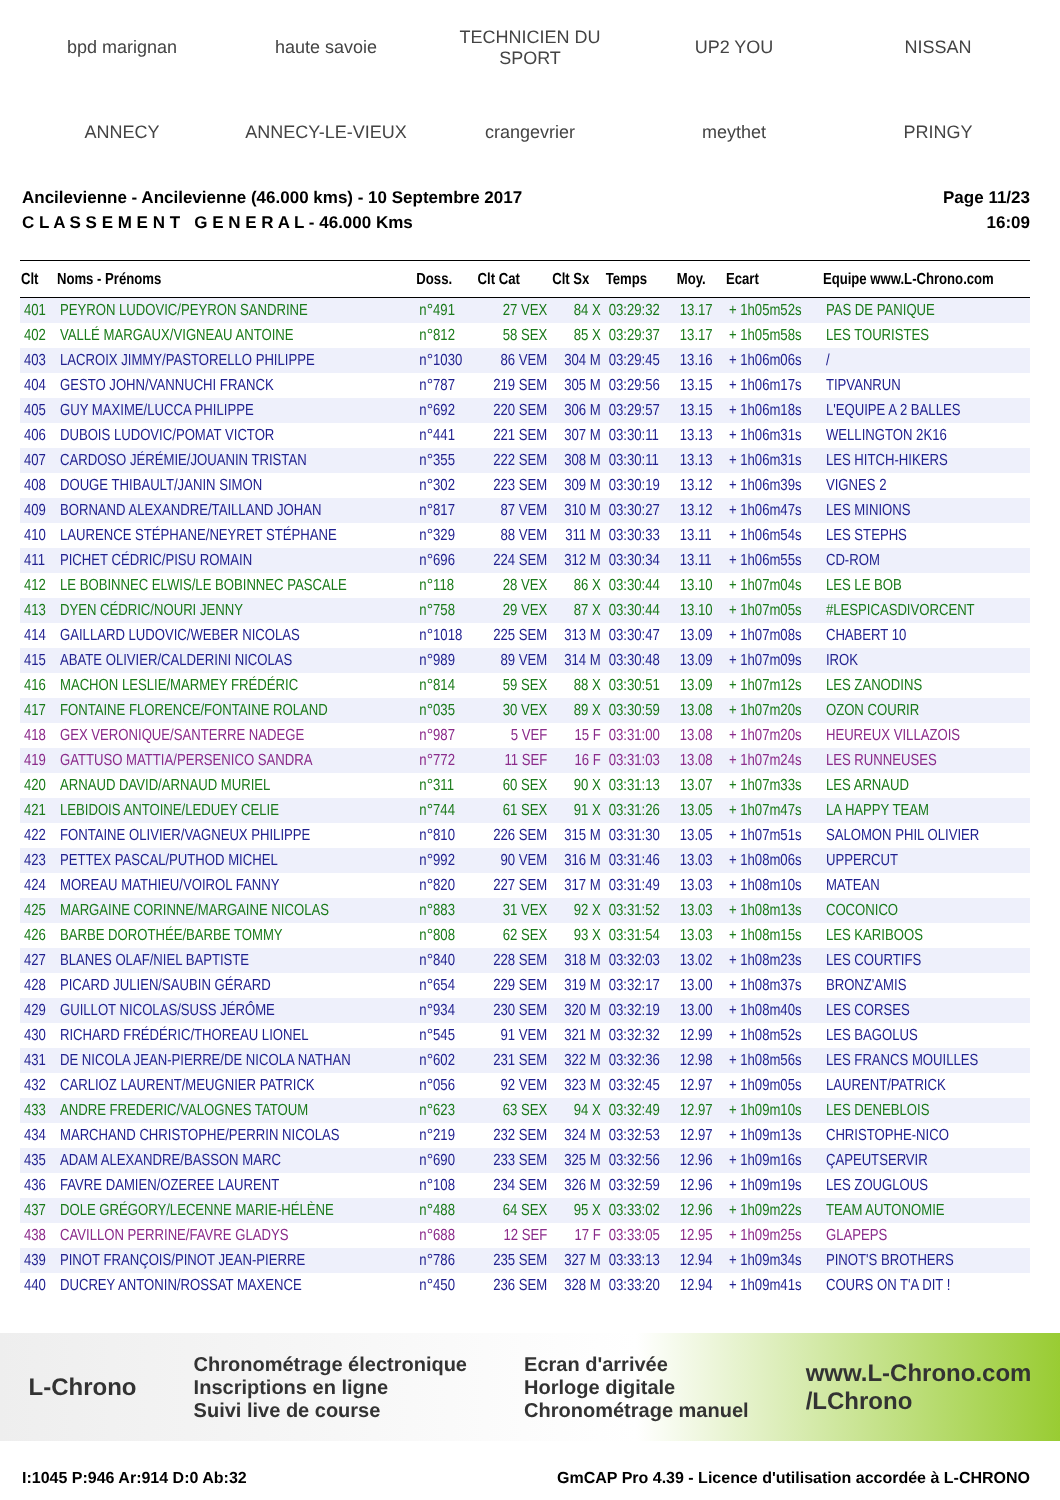bpd marignan
haute savoie
TECHNICIEN DU SPORT
UP2 YOU
NISSAN
ANNECY
ANNECY-LE-VIEUX
crangevrier
meythet
PRINGY
Ancilevienne - Ancilevienne (46.000 kms) - 10 Septembre 2017
C L A S S E M E N T G E N E R A L - 46.000 Kms
Page 11/23
16:09
| Clt | Noms - Prénoms | Doss. | Clt Cat | Clt Sx | Temps | Moy. | Ecart | Equipe www.L-Chrono.com |
| --- | --- | --- | --- | --- | --- | --- | --- | --- |
| 401 | PEYRON LUDOVIC/PEYRON SANDRINE | n°491 | 27 VEX | 84 X | 03:29:32 | 13.17 | + 1h05m52s | PAS DE PANIQUE |
| 402 | VALLÉ MARGAUX/VIGNEAU ANTOINE | n°812 | 58 SEX | 85 X | 03:29:37 | 13.17 | + 1h05m58s | LES TOURISTES |
| 403 | LACROIX JIMMY/PASTORELLO PHILIPPE | n°1030 | 86 VEM | 304 M | 03:29:45 | 13.16 | + 1h06m06s | / |
| 404 | GESTO JOHN/VANNUCHI FRANCK | n°787 | 219 SEM | 305 M | 03:29:56 | 13.15 | + 1h06m17s | TIPVANRUN |
| 405 | GUY MAXIME/LUCCA PHILIPPE | n°692 | 220 SEM | 306 M | 03:29:57 | 13.15 | + 1h06m18s | L'EQUIPE A 2 BALLES |
| 406 | DUBOIS LUDOVIC/POMAT VICTOR | n°441 | 221 SEM | 307 M | 03:30:11 | 13.13 | + 1h06m31s | WELLINGTON 2K16 |
| 407 | CARDOSO JÉRÉMIE/JOUANIN TRISTAN | n°355 | 222 SEM | 308 M | 03:30:11 | 13.13 | + 1h06m31s | LES HITCH-HIKERS |
| 408 | DOUGE THIBAULT/JANIN SIMON | n°302 | 223 SEM | 309 M | 03:30:19 | 13.12 | + 1h06m39s | VIGNES 2 |
| 409 | BORNAND ALEXANDRE/TAILLAND JOHAN | n°817 | 87 VEM | 310 M | 03:30:27 | 13.12 | + 1h06m47s | LES MINIONS |
| 410 | LAURENCE STÉPHANE/NEYRET STÉPHANE | n°329 | 88 VEM | 311 M | 03:30:33 | 13.11 | + 1h06m54s | LES STEPHS |
| 411 | PICHET CÉDRIC/PISU ROMAIN | n°696 | 224 SEM | 312 M | 03:30:34 | 13.11 | + 1h06m55s | CD-ROM |
| 412 | LE BOBINNEC ELWIS/LE BOBINNEC PASCALE | n°118 | 28 VEX | 86 X | 03:30:44 | 13.10 | + 1h07m04s | LES LE BOB |
| 413 | DYEN CÉDRIC/NOURI JENNY | n°758 | 29 VEX | 87 X | 03:30:44 | 13.10 | + 1h07m05s | #LESPICASDIVORCENT |
| 414 | GAILLARD LUDOVIC/WEBER NICOLAS | n°1018 | 225 SEM | 313 M | 03:30:47 | 13.09 | + 1h07m08s | CHABERT 10 |
| 415 | ABATE OLIVIER/CALDERINI NICOLAS | n°989 | 89 VEM | 314 M | 03:30:48 | 13.09 | + 1h07m09s | IROK |
| 416 | MACHON LESLIE/MARMEY FRÉDÉRIC | n°814 | 59 SEX | 88 X | 03:30:51 | 13.09 | + 1h07m12s | LES ZANODINS |
| 417 | FONTAINE FLORENCE/FONTAINE ROLAND | n°035 | 30 VEX | 89 X | 03:30:59 | 13.08 | + 1h07m20s | OZON COURIR |
| 418 | GEX VERONIQUE/SANTERRE NADEGE | n°987 | 5 VEF | 15 F | 03:31:00 | 13.08 | + 1h07m20s | HEUREUX VILLAZOIS |
| 419 | GATTUSO MATTIA/PERSENICO SANDRA | n°772 | 11 SEF | 16 F | 03:31:03 | 13.08 | + 1h07m24s | LES RUNNEUSES |
| 420 | ARNAUD DAVID/ARNAUD MURIEL | n°311 | 60 SEX | 90 X | 03:31:13 | 13.07 | + 1h07m33s | LES ARNAUD |
| 421 | LEBIDOIS ANTOINE/LEDUEY CELIE | n°744 | 61 SEX | 91 X | 03:31:26 | 13.05 | + 1h07m47s | LA HAPPY TEAM |
| 422 | FONTAINE OLIVIER/VAGNEUX PHILIPPE | n°810 | 226 SEM | 315 M | 03:31:30 | 13.05 | + 1h07m51s | SALOMON PHIL OLIVIER |
| 423 | PETTEX PASCAL/PUTHOD MICHEL | n°992 | 90 VEM | 316 M | 03:31:46 | 13.03 | + 1h08m06s | UPPERCUT |
| 424 | MOREAU MATHIEU/VOIROL FANNY | n°820 | 227 SEM | 317 M | 03:31:49 | 13.03 | + 1h08m10s | MATEAN |
| 425 | MARGAINE CORINNE/MARGAINE NICOLAS | n°883 | 31 VEX | 92 X | 03:31:52 | 13.03 | + 1h08m13s | COCONICO |
| 426 | BARBE DOROTHÉE/BARBE TOMMY | n°808 | 62 SEX | 93 X | 03:31:54 | 13.03 | + 1h08m15s | LES KARIBOOS |
| 427 | BLANES OLAF/NIEL BAPTISTE | n°840 | 228 SEM | 318 M | 03:32:03 | 13.02 | + 1h08m23s | LES COURTIFS |
| 428 | PICARD JULIEN/SAUBIN GÉRARD | n°654 | 229 SEM | 319 M | 03:32:17 | 13.00 | + 1h08m37s | BRONZ'AMIS |
| 429 | GUILLOT NICOLAS/SUSS JÉRÔME | n°934 | 230 SEM | 320 M | 03:32:19 | 13.00 | + 1h08m40s | LES CORSES |
| 430 | RICHARD FRÉDÉRIC/THOREAU LIONEL | n°545 | 91 VEM | 321 M | 03:32:32 | 12.99 | + 1h08m52s | LES BAGOLUS |
| 431 | DE NICOLA JEAN-PIERRE/DE NICOLA NATHAN | n°602 | 231 SEM | 322 M | 03:32:36 | 12.98 | + 1h08m56s | LES FRANCS MOUILLES |
| 432 | CARLIOZ LAURENT/MEUGNIER PATRICK | n°056 | 92 VEM | 323 M | 03:32:45 | 12.97 | + 1h09m05s | LAURENT/PATRICK |
| 433 | ANDRE FREDERIC/VALOGNES TATOUM | n°623 | 63 SEX | 94 X | 03:32:49 | 12.97 | + 1h09m10s | LES DENEBLOIS |
| 434 | MARCHAND CHRISTOPHE/PERRIN NICOLAS | n°219 | 232 SEM | 324 M | 03:32:53 | 12.97 | + 1h09m13s | CHRISTOPHE-NICO |
| 435 | ADAM ALEXANDRE/BASSON MARC | n°690 | 233 SEM | 325 M | 03:32:56 | 12.96 | + 1h09m16s | ÇAPEUTSERVIR |
| 436 | FAVRE DAMIEN/OZEREE LAURENT | n°108 | 234 SEM | 326 M | 03:32:59 | 12.96 | + 1h09m19s | LES ZOUGLOUS |
| 437 | DOLE GRÉGORY/LECENNE MARIE-HÉLÈNE | n°488 | 64 SEX | 95 X | 03:33:02 | 12.96 | + 1h09m22s | TEAM AUTONOMIE |
| 438 | CAVILLON PERRINE/FAVRE GLADYS | n°688 | 12 SEF | 17 F | 03:33:05 | 12.95 | + 1h09m25s | GLAPEPS |
| 439 | PINOT FRANÇOIS/PINOT JEAN-PIERRE | n°786 | 235 SEM | 327 M | 03:33:13 | 12.94 | + 1h09m34s | PINOT'S BROTHERS |
| 440 | DUCREY ANTONIN/ROSSAT MAXENCE | n°450 | 236 SEM | 328 M | 03:33:20 | 12.94 | + 1h09m41s | COURS ON T'A DIT ! |
L-Chrono
Chronométrage électronique
Inscriptions en ligne
Suivi live de course
Ecran d'arrivée
Horloge digitale
Chronométrage manuel
www.L-Chrono.com
/LChrono
I:1045 P:946 Ar:914 D:0 Ab:32 GmCAP Pro 4.39 - Licence d'utilisation accordée à L-CHRONO